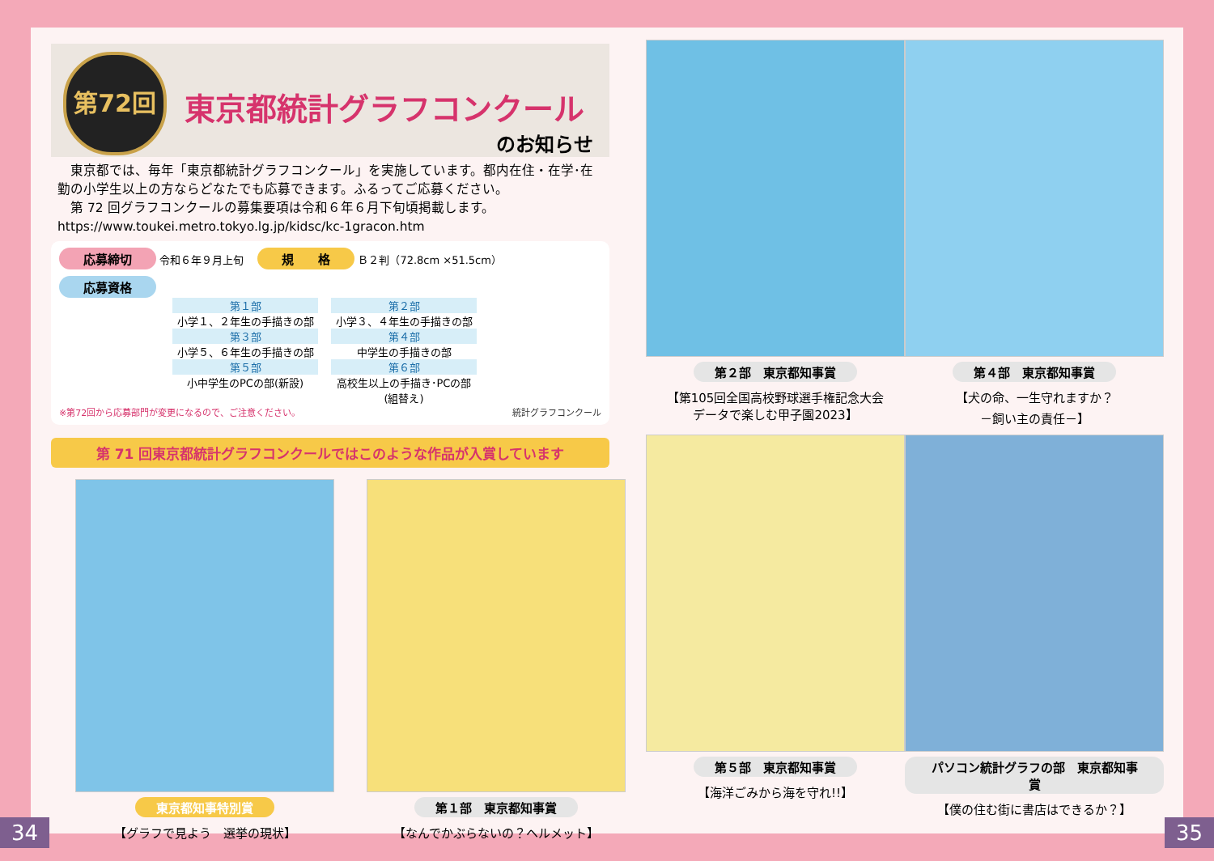第72回
東京都統計グラフコンクール
のお知らせ
　東京都では、毎年「東京都統計グラフコンクール」を実施しています。都内在住・在学･在勤の小学生以上の方ならどなたでも応募できます。ふるってご応募ください。
　第 72 回グラフコンクールの募集要項は令和６年６月下旬頃掲載します。
https://www.toukei.metro.tokyo.lg.jp/kidsc/kc-1gracon.htm
応募締切 令和６年９月上旬 　規　　格 Ｂ２判（72.8cm ×51.5cm）
応募資格
第１部
小学１、２年生の手描きの部
第２部
小学３、４年生の手描きの部
第３部
小学５、６年生の手描きの部
第４部
中学生の手描きの部
第５部
小中学生のPCの部(新設)
第６部
高校生以上の手描き･PCの部(組替え)
※第72回から応募部門が変更になるので、ご注意ください。 統計グラフコンクール
第 71 回東京都統計グラフコンクールではこのような作品が入賞しています
東京都知事特別賞
【グラフで見よう　選挙の現状】
第１部　東京都知事賞
【なんでかぶらないの？ヘルメット】
第２部　東京都知事賞
【第105回全国高校野球選手権記念大会
データで楽しむ甲子園2023】
第４部　東京都知事賞
【犬の命、一生守れますか？
－飼い主の責任－】
第５部　東京都知事賞
【海洋ごみから海を守れ!!】
パソコン統計グラフの部　東京都知事賞
【僕の住む街に書店はできるか？】
34 35